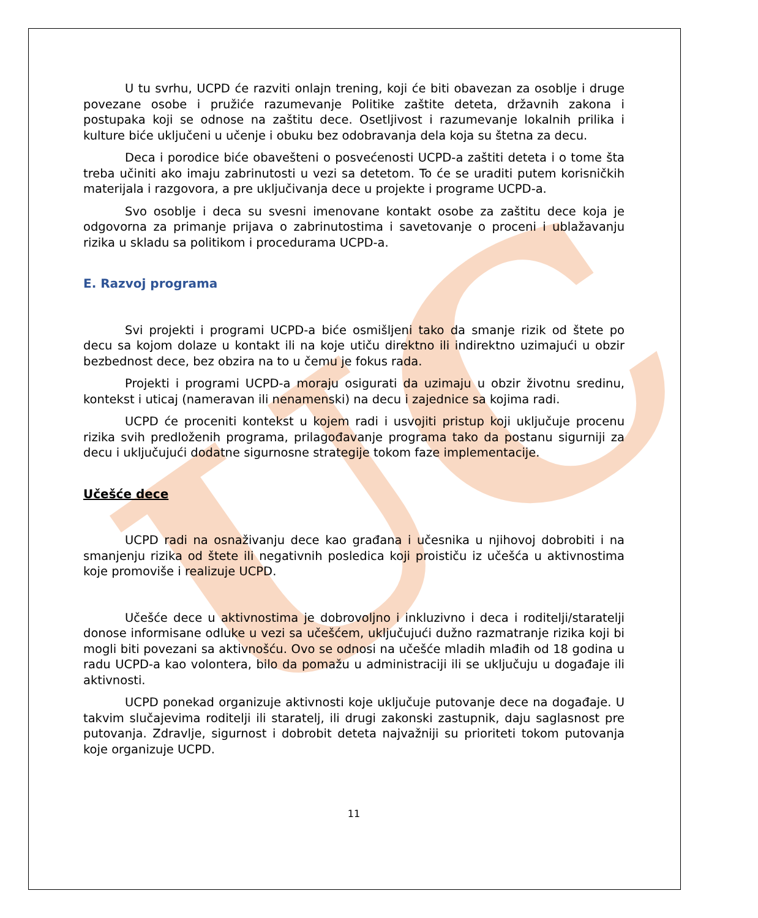UC
U tu svrhu, UCPD će razviti onlajn trening, koji će biti obavezan za osoblje i druge povezane osobe i pružiće razumevanje Politike zaštite deteta, državnih zakona i postupaka koji se odnose na zaštitu dece. Osetljivost i razumevanje lokalnih prilika i kulture biće uključeni u učenje i obuku bez odobravanja dela koja su štetna za decu.
Deca i porodice biće obavešteni o posvećenosti UCPD-a zaštiti deteta i o tome šta treba učiniti ako imaju zabrinutosti u vezi sa detetom. To će se uraditi putem korisničkih materijala i razgovora, a pre uključivanja dece u projekte i programe UCPD-a.
Svo osoblje i deca su svesni imenovane kontakt osobe za zaštitu dece koja je odgovorna za primanje prijava o zabrinutostima i savetovanje o proceni i ublažavanju rizika u skladu sa politikom i procedurama UCPD-a.
E. Razvoj programa
Svi projekti i programi UCPD-a biće osmišljeni tako da smanje rizik od štete po decu sa kojom dolaze u kontakt ili na koje utiču direktno ili indirektno uzimajući u obzir bezbednost dece, bez obzira na to u čemu je fokus rada.
Projekti i programi UCPD-a moraju osigurati da uzimaju u obzir životnu sredinu, kontekst i uticaj (nameravan ili nenamenski) na decu i zajednice sa kojima radi.
UCPD će proceniti kontekst u kojem radi i usvojiti pristup koji uključuje procenu rizika svih predloženih programa, prilagođavanje programa tako da postanu sigurniji za decu i uključujući dodatne sigurnosne strategije tokom faze implementacije.
Učešće dece
UCPD radi na osnaživanju dece kao građana i učesnika u njihovoj dobrobiti i na smanjenju rizika od štete ili negativnih posledica koji proističu iz učešća u aktivnostima koje promoviše i realizuje UCPD.
Učešće dece u aktivnostima je dobrovoljno i inkluzivno i deca i roditelji/staratelji donose informisane odluke u vezi sa učešćem, uključujući dužno razmatranje rizika koji bi mogli biti povezani sa aktivnošću. Ovo se odnosi na učešće mladih mlađih od 18 godina u radu UCPD-a kao volontera, bilo da pomažu u administraciji ili se uključuju u događaje ili aktivnosti.
UCPD ponekad organizuje aktivnosti koje uključuje putovanje dece na događaje. U takvim slučajevima roditelji ili staratelj, ili drugi zakonski zastupnik, daju saglasnost pre putovanja. Zdravlje, sigurnost i dobrobit deteta najvažniji su prioriteti tokom putovanja koje organizuje UCPD.
11